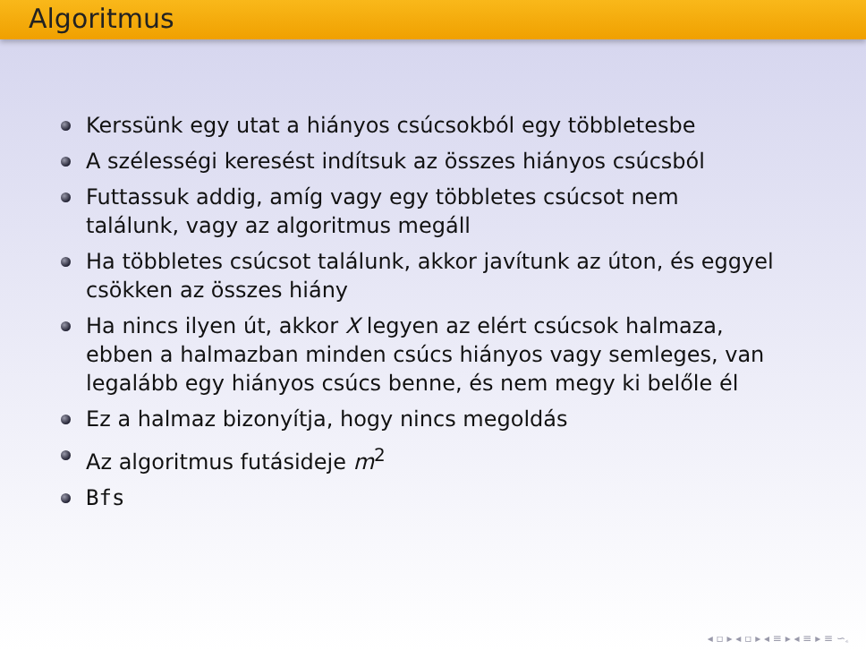Algoritmus
Kerssünk egy utat a hiányos csúcsokból egy többletesbe
A szélességi keresést indítsuk az összes hiányos csúcsból
Futtassuk addig, amíg vagy egy többletes csúcsot nem találunk, vagy az algoritmus megáll
Ha többletes csúcsot találunk, akkor javítunk az úton, és eggyel csökken az összes hiány
Ha nincs ilyen út, akkor X legyen az elért csúcsok halmaza, ebben a halmazban minden csúcs hiányos vagy semleges, van legalább egy hiányos csúcs benne, és nem megy ki belőle él
Ez a halmaz bizonyítja, hogy nincs megoldás
Az algoritmus futásideje m<sup>2</sup>
Bfs
◂ ▫ ▸ ◂ ▫ ▸ ◂ ≡ ▸ ◂ ≡ ▸ ≡ ∽ۦ